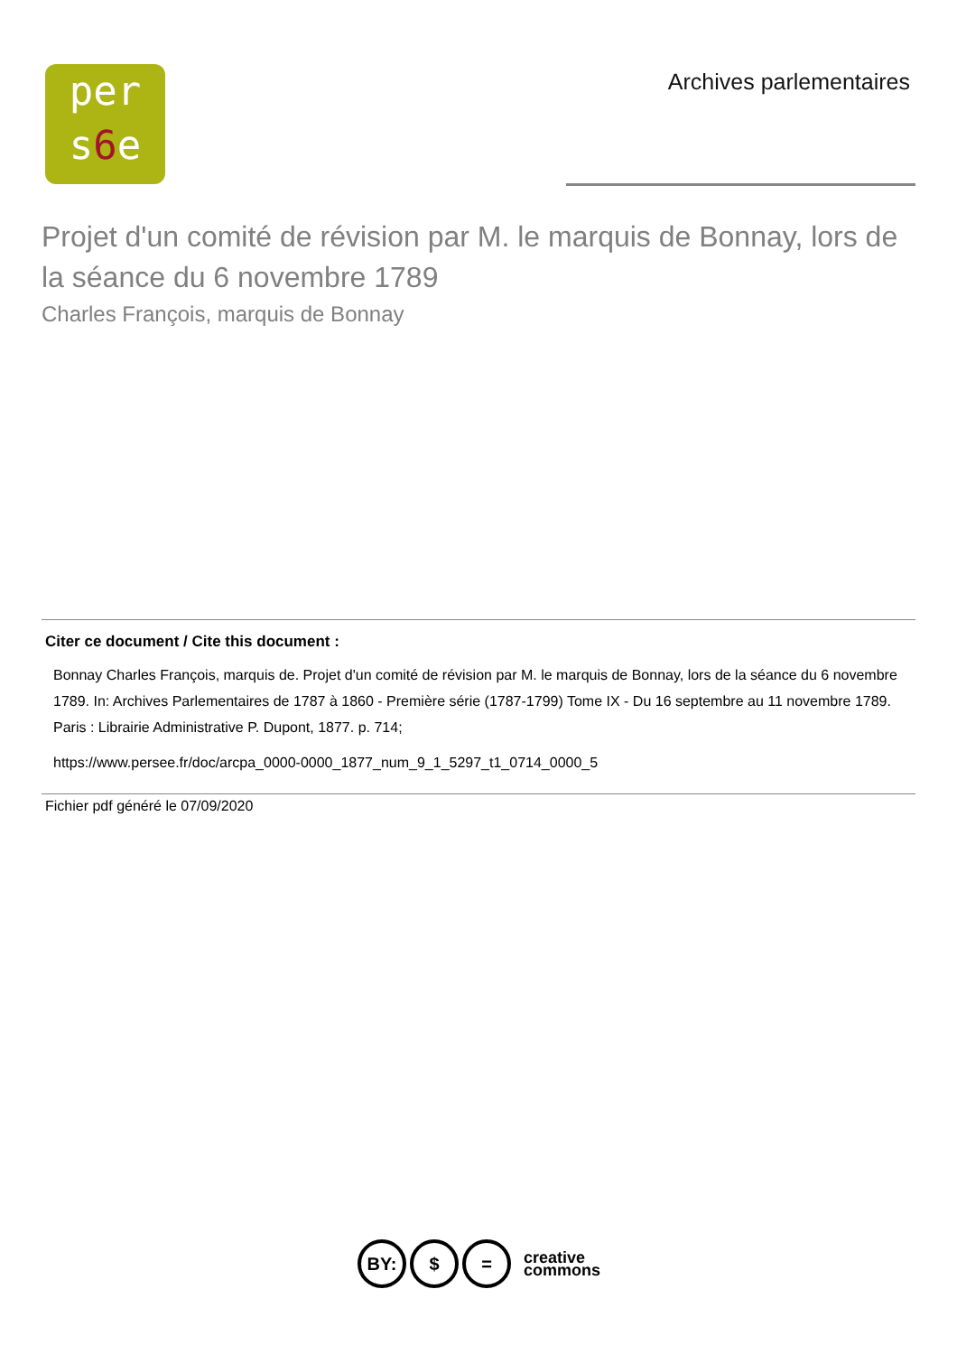per
s6e
Archives parlementaires
Projet d'un comité de révision par M. le marquis de Bonnay, lors de la séance du 6 novembre 1789
Charles François, marquis de Bonnay
Citer ce document / Cite this document :
Bonnay Charles François, marquis de. Projet d'un comité de révision par M. le marquis de Bonnay, lors de la séance du 6 novembre 1789. In: Archives Parlementaires de 1787 à 1860 - Première série (1787-1799) Tome IX - Du 16 septembre au 11 novembre 1789. Paris : Librairie Administrative P. Dupont, 1877. p. 714;
https://www.persee.fr/doc/arcpa_0000-0000_1877_num_9_1_5297_t1_0714_0000_5
Fichier pdf généré le 07/09/2020
BY: $ =
creative
commons